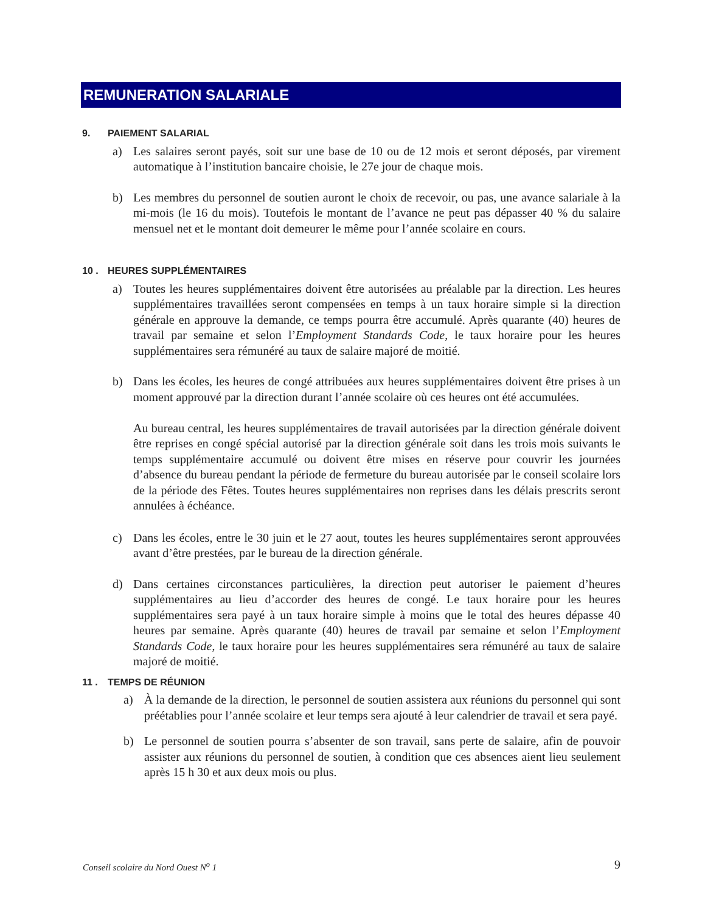REMUNERATION SALARIALE
9. PAIEMENT SALARIAL
a) Les salaires seront payés, soit sur une base de 10 ou de 12 mois et seront déposés, par virement automatique à l’institution bancaire choisie, le 27e jour de chaque mois.
b) Les membres du personnel de soutien auront le choix de recevoir, ou pas, une avance salariale à la mi-mois (le 16 du mois). Toutefois le montant de l’avance ne peut pas dépasser 40 % du salaire mensuel net et le montant doit demeurer le même pour l’année scolaire en cours.
10 . HEURES SUPPLÉMENTAIRES
a) Toutes les heures supplémentaires doivent être autorisées au préalable par la direction. Les heures supplémentaires travaillées seront compensées en temps à un taux horaire simple si la direction générale en approuve la demande, ce temps pourra être accumulé. Après quarante (40) heures de travail par semaine et selon l’Employment Standards Code, le taux horaire pour les heures supplémentaires sera rémunéré au taux de salaire majoré de moitié.
b) Dans les écoles, les heures de congé attribuées aux heures supplémentaires doivent être prises à un moment approuvé par la direction durant l’année scolaire où ces heures ont été accumulées.
Au bureau central, les heures supplémentaires de travail autorisées par la direction générale doivent être reprises en congé spécial autorisé par la direction générale soit dans les trois mois suivants le temps supplémentaire accumulé ou doivent être mises en réserve pour couvrir les journées d’absence du bureau pendant la période de fermeture du bureau autorisée par le conseil scolaire lors de la période des Fêtes. Toutes heures supplémentaires non reprises dans les délais prescrits seront annulées à échéance.
c) Dans les écoles, entre le 30 juin et le 27 aout, toutes les heures supplémentaires seront approuvées avant d’être prestées, par le bureau de la direction générale.
d) Dans certaines circonstances particulières, la direction peut autoriser le paiement d’heures supplémentaires au lieu d’accorder des heures de congé. Le taux horaire pour les heures supplémentaires sera payé à un taux horaire simple à moins que le total des heures dépasse 40 heures par semaine. Après quarante (40) heures de travail par semaine et selon l’Employment Standards Code, le taux horaire pour les heures supplémentaires sera rémunéré au taux de salaire majoré de moitié.
11 . TEMPS DE RÉUNION
a) À la demande de la direction, le personnel de soutien assistera aux réunions du personnel qui sont préétablies pour l’année scolaire et leur temps sera ajouté à leur calendrier de travail et sera payé.
b) Le personnel de soutien pourra s’absenter de son travail, sans perte de salaire, afin de pouvoir assister aux réunions du personnel de soutien, à condition que ces absences aient lieu seulement après 15 h 30 et aux deux mois ou plus.
Conseil scolaire du Nord Ouest N<sup>o</sup> 1 9